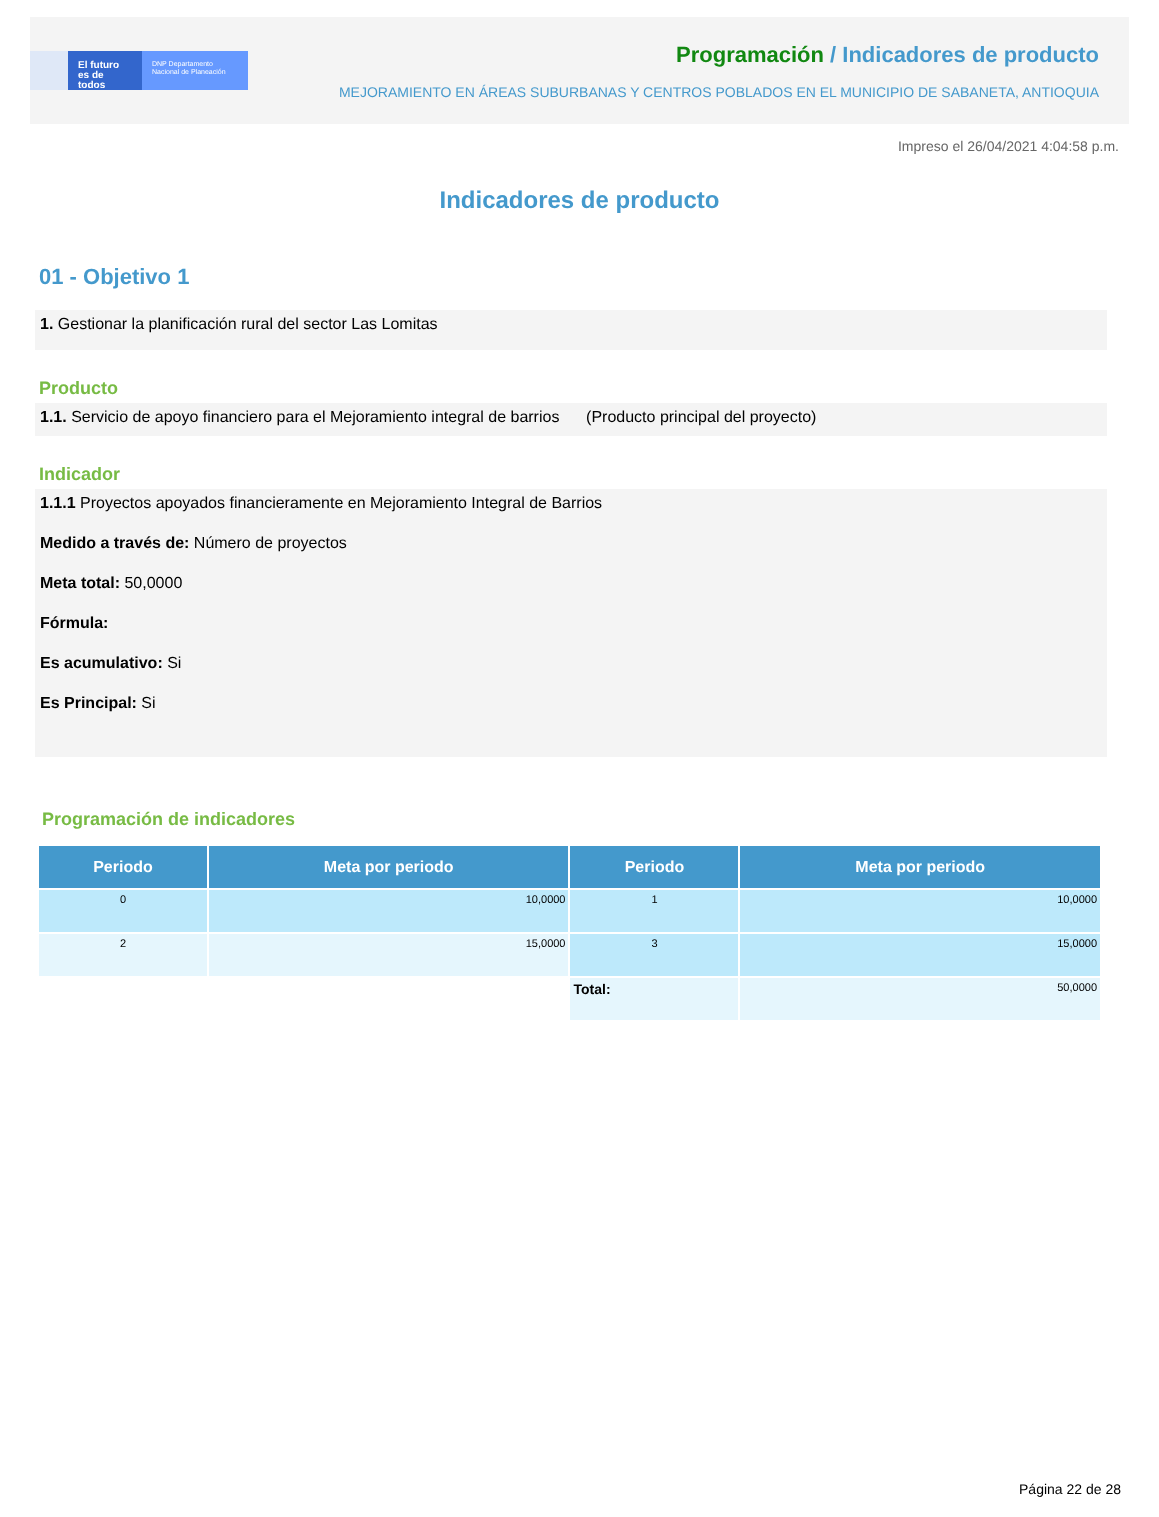El futuro es de todos
DNP Departamento Nacional de Planeación
Programación / Indicadores de producto
MEJORAMIENTO EN ÁREAS SUBURBANAS Y CENTROS POBLADOS EN EL MUNICIPIO DE SABANETA, ANTIOQUIA
Impreso el 26/04/2021 4:04:58 p.m.
Indicadores de producto
01 - Objetivo 1
1. Gestionar la planificación rural del sector Las Lomitas
Producto
1.1. Servicio de apoyo financiero para el Mejoramiento integral de barrios (Producto principal del proyecto)
Indicador
1.1.1 Proyectos apoyados financieramente en Mejoramiento Integral de Barrios
Medido a través de: Número de proyectos
Meta total: 50,0000
Fórmula:
Es acumulativo: Si
Es Principal: Si
Programación de indicadores
| Periodo | Meta por periodo | Periodo | Meta por periodo |
| --- | --- | --- | --- |
| 0 | 10,0000 | 1 | 10,0000 |
| 2 | 15,0000 | 3 | 15,0000 |
| | | Total: | 50,0000 |
Página 22 de 28